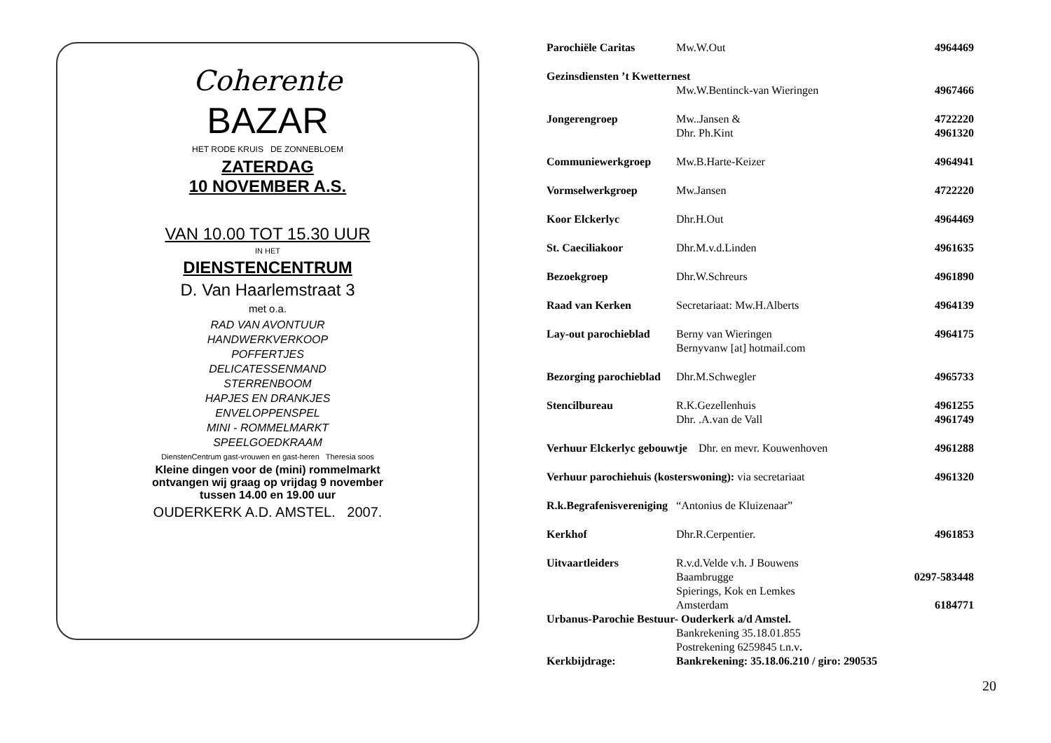Coherente
BAZAR
HET RODE KRUIS DE ZONNEBLOEM
ZATERDAG
10 NOVEMBER A.S.
VAN 10.00 TOT 15.30 UUR
IN HET
DIENSTENCENTRUM
D. Van Haarlemstraat 3
met o.a.
RAD VAN AVONTUUR
HANDWERKVERKOOP
POFFERTJES
DELICATESSENMAND
STERRENBOOM
HAPJES EN DRANKJES
ENVELOPPENSPEL
MINI - ROMMELMARKT
SPEELGOEDKRAAM
DienstenCentrum gast-vrouwen en gast-heren Theresia soos
Kleine dingen voor de (mini) rommelmarkt
ontvangen wij graag op vrijdag 9 november
tussen 14.00 en 19.00 uur
OUDERKERK A.D. AMSTEL. 2007.
| Parochiële Caritas | Mw.W.Out | 4964469 |
| Gezinsdiensten ’t Kwetternest | | |
| | Mw.W.Bentinck-van Wieringen | 4967466 |
| Jongerengroep | Mw..Jansen & | 4722220 |
| | Dhr. Ph.Kint | 4961320 |
| Communiewerkgroep | Mw.B.Harte-Keizer | 4964941 |
| Vormselwerkgroep | Mw.Jansen | 4722220 |
| Koor Elckerlyc | Dhr.H.Out | 4964469 |
| St. Caeciliakoor | Dhr.M.v.d.Linden | 4961635 |
| Bezoekgroep | Dhr.W.Schreurs | 4961890 |
| Raad van Kerken | Secretariaat: Mw.H.Alberts | 4964139 |
| Lay-out parochieblad | Berny van Wieringen Bernyvanw [at] hotmail.com | 4964175 |
| Bezorging parochieblad | Dhr.M.Schwegler | 4965733 |
| Stencilbureau | R.K.Gezellenhuis | 4961255 |
| | Dhr. .A.van de Vall | 4961749 |
| Verhuur Elckerlyc gebouwtje Dhr. en mevr. Kouwenhoven | | 4961288 |
| Verhuur parochiehuis (kosterswoning): via secretariaat | | 4961320 |
| R.k.Begrafenisvereniging “Antonius de Kluizenaar” | | |
| Kerkhof | Dhr.R.Cerpentier. | 4961853 |
| Uitvaartleiders | R.v.d.Velde v.h. J Bouwens | |
| | Baambrugge | 0297-583448 |
| | Spierings, Kok en Lemkes | |
| | Amsterdam | 6184771 |
| Urbanus-Parochie Bestuur- Ouderkerk a/d Amstel. | | |
| | Bankrekening 35.18.01.855 | |
| | Postrekening 6259845 t.n.v . | |
| Kerkbijdrage: | Bankrekening: 35.18.06.210 / giro: 290535 | |
20